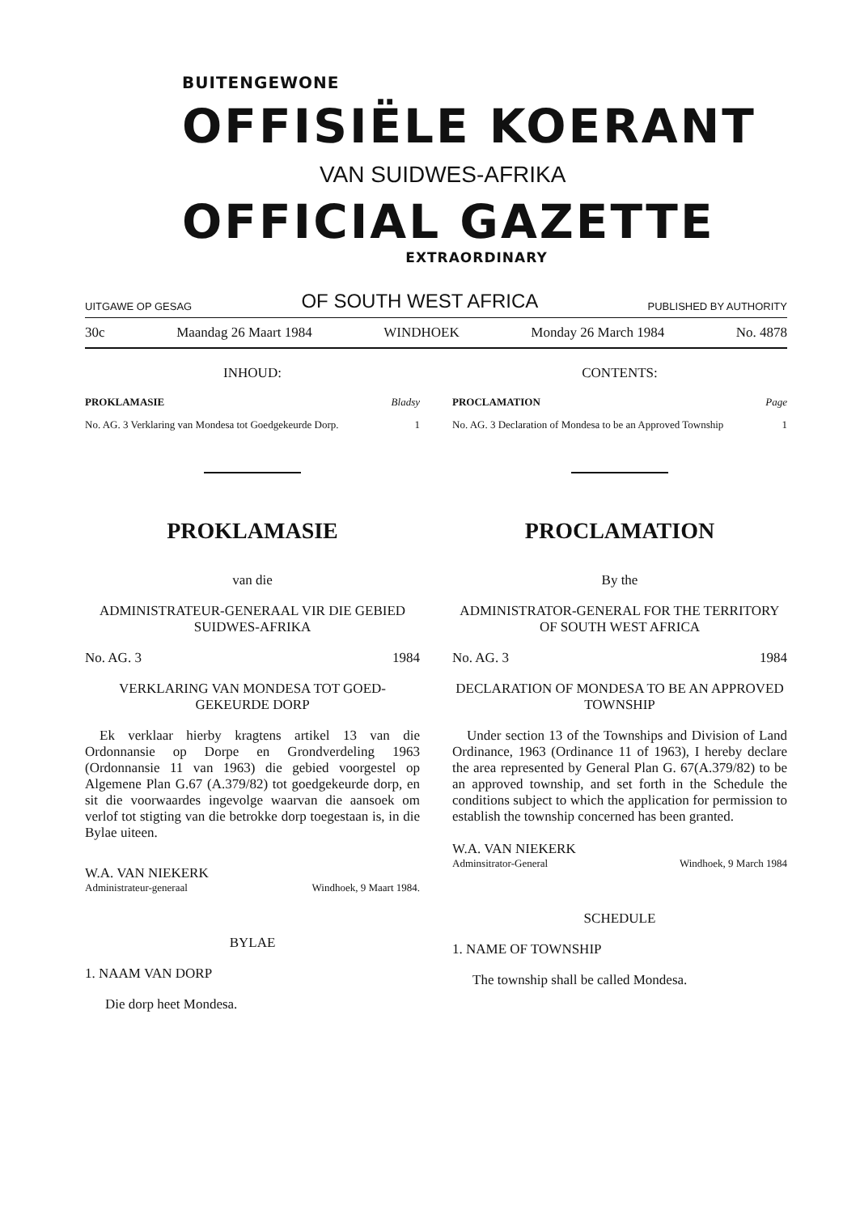BUITENGEWONE
OFFISIËLE KOERANT
VAN SUIDWES-AFRIKA
OFFICIAL GAZETTE
EXTRAORDINARY
UITGAWE OP GESAG OF SOUTH WEST AFRICA PUBLISHED BY AUTHORITY
30c Maandag 26 Maart 1984 WINDHOEK Monday 26 March 1984 No. 4878
INHOUD:
PROKLAMASIE Bladsy
No. AG. 3 Verklaring van Mondesa tot Goedgekeurde Dorp. 1
PROKLAMASIE
van die
ADMINISTRATEUR-GENERAAL VIR DIE GEBIED SUIDWES-AFRIKA
No. AG. 3 1984
VERKLARING VAN MONDESA TOT GOED-GEKEURDE DORP
Ek verklaar hierby kragtens artikel 13 van die Ordonnansie op Dorpe en Grondverdeling 1963 (Ordonnansie 11 van 1963) die gebied voorgestel op Algemene Plan G.67 (A.379/82) tot goedgekeurde dorp, en sit die voorwaardes ingevolge waarvan die aansoek om verlof tot stigting van die betrokke dorp toegestaan is, in die Bylae uiteen.
W.A. VAN NIEKERK
Administrateur-generaal Windhoek, 9 Maart 1984.
BYLAE
1. NAAM VAN DORP
Die dorp heet Mondesa.
CONTENTS:
PROCLAMATION Page
No. AG. 3 Declaration of Mondesa to be an Approved Township 1
PROCLAMATION
By the
ADMINISTRATOR-GENERAL FOR THE TERRITORY OF SOUTH WEST AFRICA
No. AG. 3 1984
DECLARATION OF MONDESA TO BE AN APPROVED TOWNSHIP
Under section 13 of the Townships and Division of Land Ordinance, 1963 (Ordinance 11 of 1963), I hereby declare the area represented by General Plan G. 67(A.379/82) to be an approved township, and set forth in the Schedule the conditions subject to which the application for permission to establish the township concerned has been granted.
W.A. VAN NIEKERK
Adminsitrator-General Windhoek, 9 March 1984
SCHEDULE
1. NAME OF TOWNSHIP
The township shall be called Mondesa.